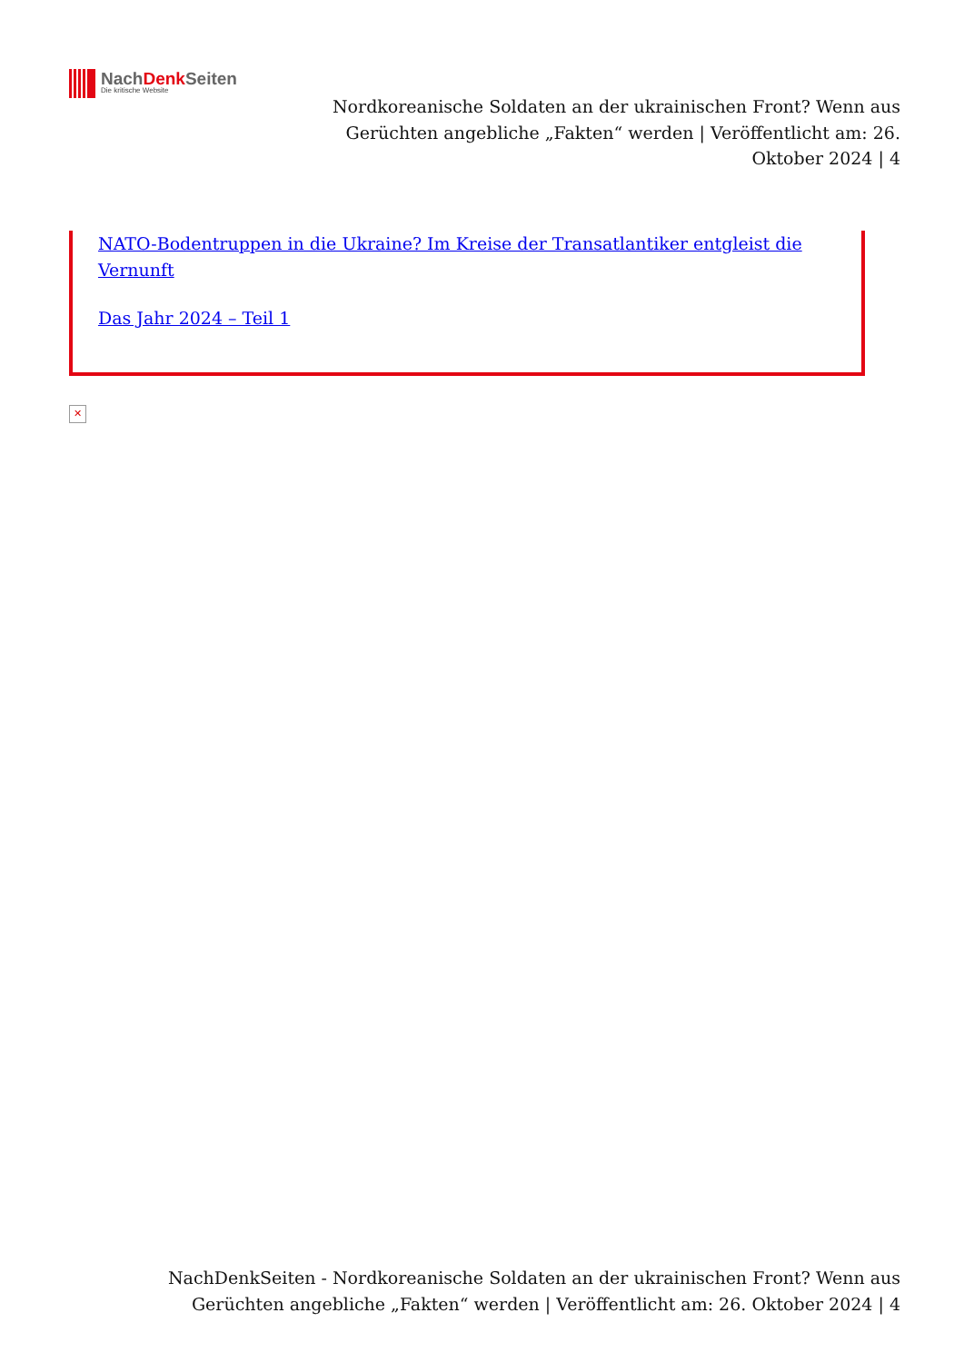NachDenk Seiten
Die kritische Website
Nordkoreanische Soldaten an der ukrainischen Front? Wenn aus Gerüchten angebliche „Fakten“ werden | Veröffentlicht am: 26. Oktober 2024 | 4
NATO-Bodentruppen in die Ukraine? Im Kreise der Transatlantiker entgleist die Vernunft
Das Jahr 2024 – Teil 1
✕
NachDenkSeiten - Nordkoreanische Soldaten an der ukrainischen Front? Wenn aus Gerüchten angebliche „Fakten“ werden | Veröffentlicht am: 26. Oktober 2024 | 4